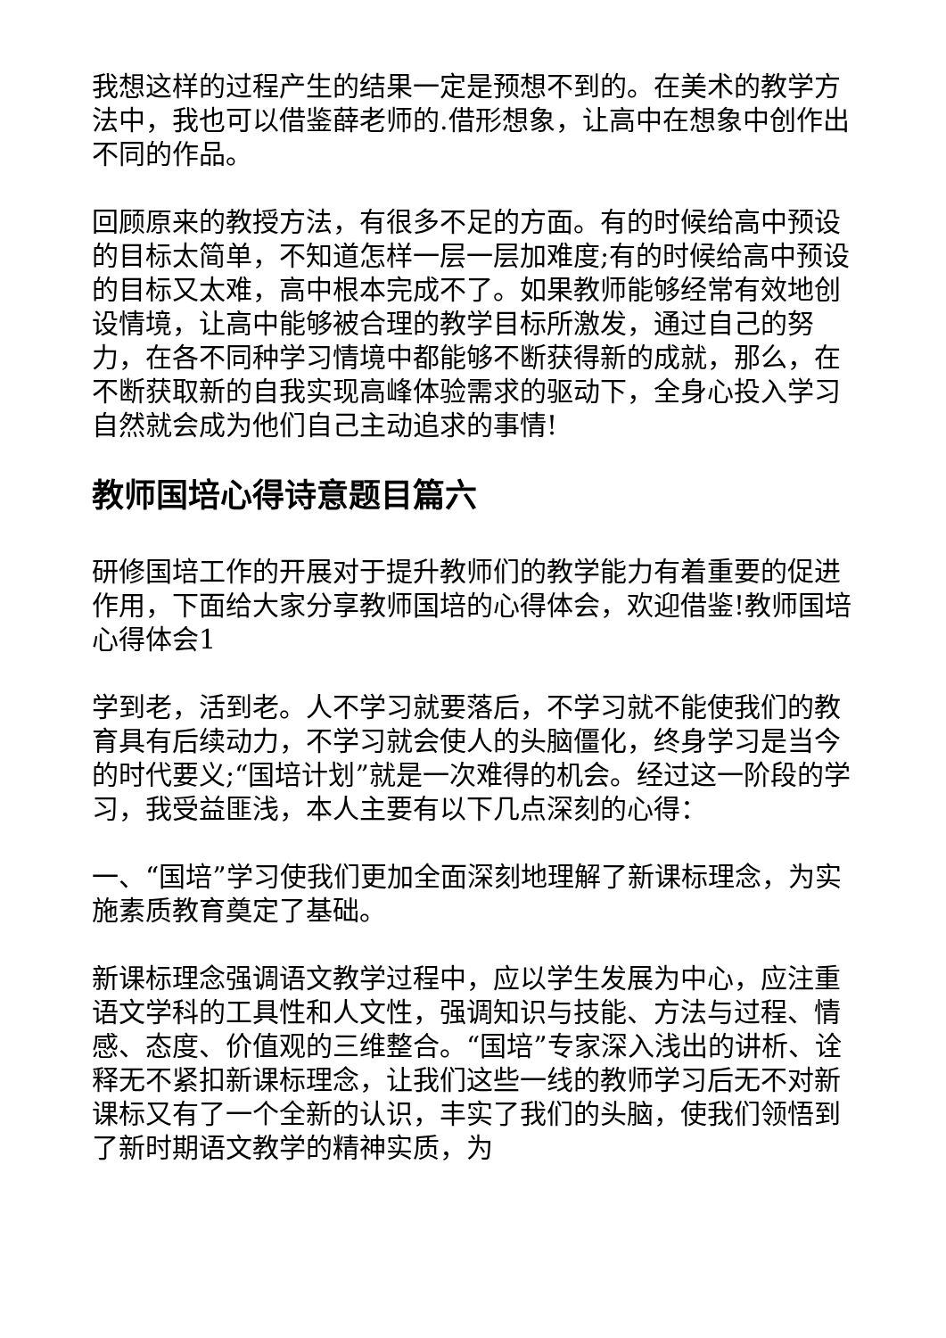我想这样的过程产生的结果一定是预想不到的。在美术的教学方法中，我也可以借鉴薛老师的.借形想象，让高中在想象中创作出不同的作品。
回顾原来的教授方法，有很多不足的方面。有的时候给高中预设的目标太简单，不知道怎样一层一层加难度;有的时候给高中预设的目标又太难，高中根本完成不了。如果教师能够经常有效地创设情境，让高中能够被合理的教学目标所激发，通过自己的努力，在各不同种学习情境中都能够不断获得新的成就，那么，在不断获取新的自我实现高峰体验需求的驱动下，全身心投入学习自然就会成为他们自己主动追求的事情!
教师国培心得诗意题目篇六
研修国培工作的开展对于提升教师们的教学能力有着重要的促进作用，下面给大家分享教师国培的心得体会，欢迎借鉴!教师国培心得体会1
学到老，活到老。人不学习就要落后，不学习就不能使我们的教育具有后续动力，不学习就会使人的头脑僵化，终身学习是当今的时代要义;“国培计划”就是一次难得的机会。经过这一阶段的学习，我受益匪浅，本人主要有以下几点深刻的心得：
一、“国培”学习使我们更加全面深刻地理解了新课标理念，为实施素质教育奠定了基础。
新课标理念强调语文教学过程中，应以学生发展为中心，应注重语文学科的工具性和人文性，强调知识与技能、方法与过程、情感、态度、价值观的三维整合。“国培”专家深入浅出的讲析、诠释无不紧扣新课标理念，让我们这些一线的教师学习后无不对新课标又有了一个全新的认识，丰实了我们的头脑，使我们领悟到了新时期语文教学的精神实质，为